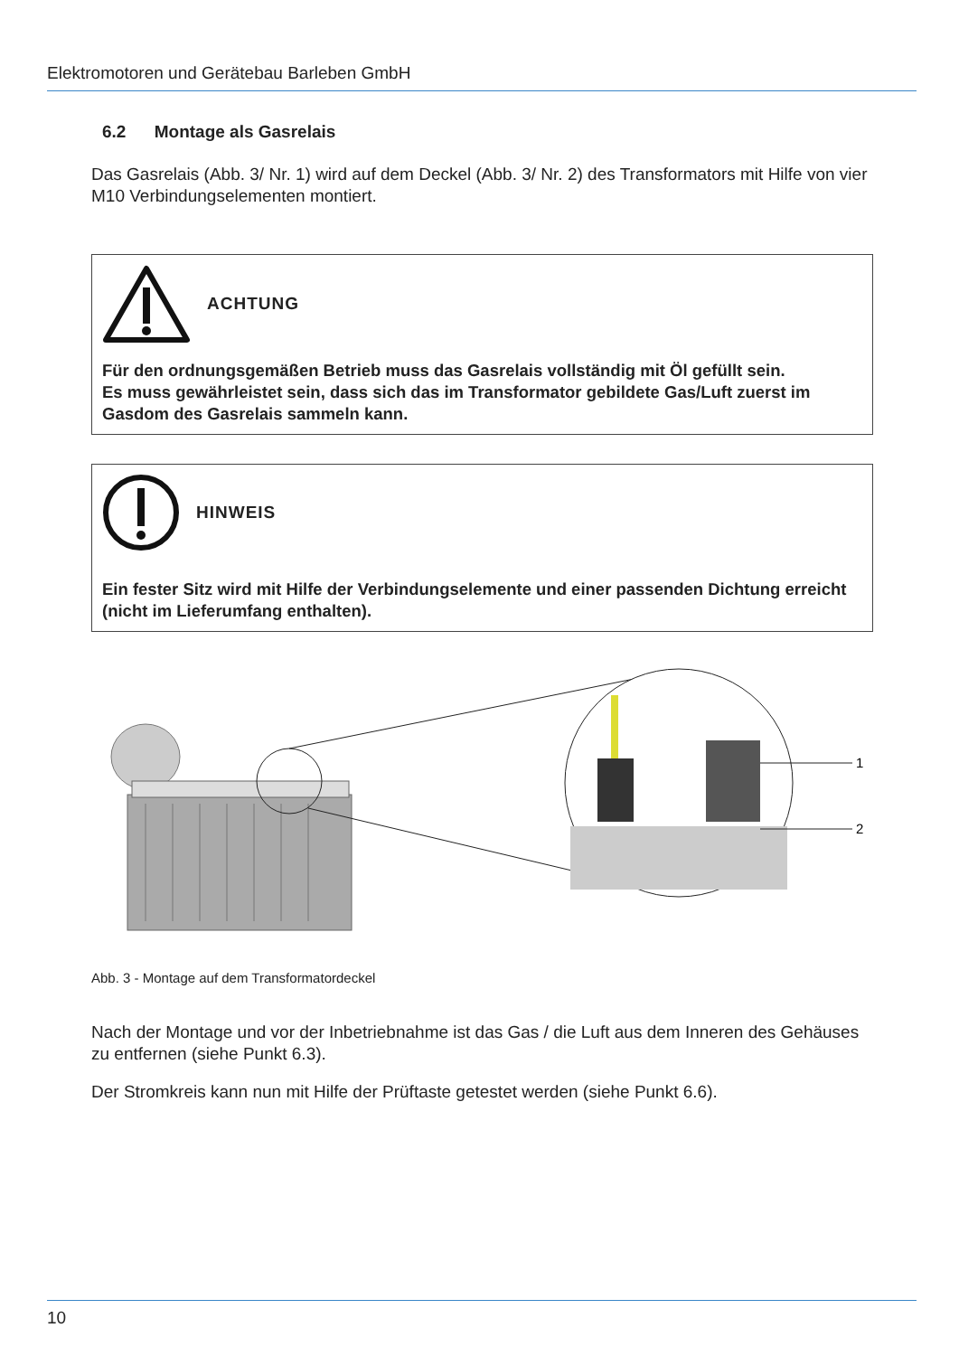Elektromotoren und Gerätebau Barleben GmbH
6.2 Montage als Gasrelais
Das Gasrelais (Abb. 3/ Nr. 1) wird auf dem Deckel (Abb. 3/ Nr. 2) des Transformators mit Hilfe von vier M10 Verbindungselementen montiert.
ACHTUNG
Für den ordnungsgemäßen Betrieb muss das Gasrelais vollständig mit Öl gefüllt sein.
Es muss gewährleistet sein, dass sich das im Transformator gebildete Gas/Luft zuerst im Gasdom des Gasrelais sammeln kann.
HINWEIS
Ein fester Sitz wird mit Hilfe der Verbindungselemente und einer passenden Dichtung erreicht (nicht im Lieferumfang enthalten).
1
2
Abb. 3 - Montage auf dem Transformatordeckel
Nach der Montage und vor der Inbetriebnahme ist das Gas / die Luft aus dem Inneren des Gehäuses zu entfernen (siehe Punkt 6.3).
Der Stromkreis kann nun mit Hilfe der Prüftaste getestet werden (siehe Punkt 6.6).
10